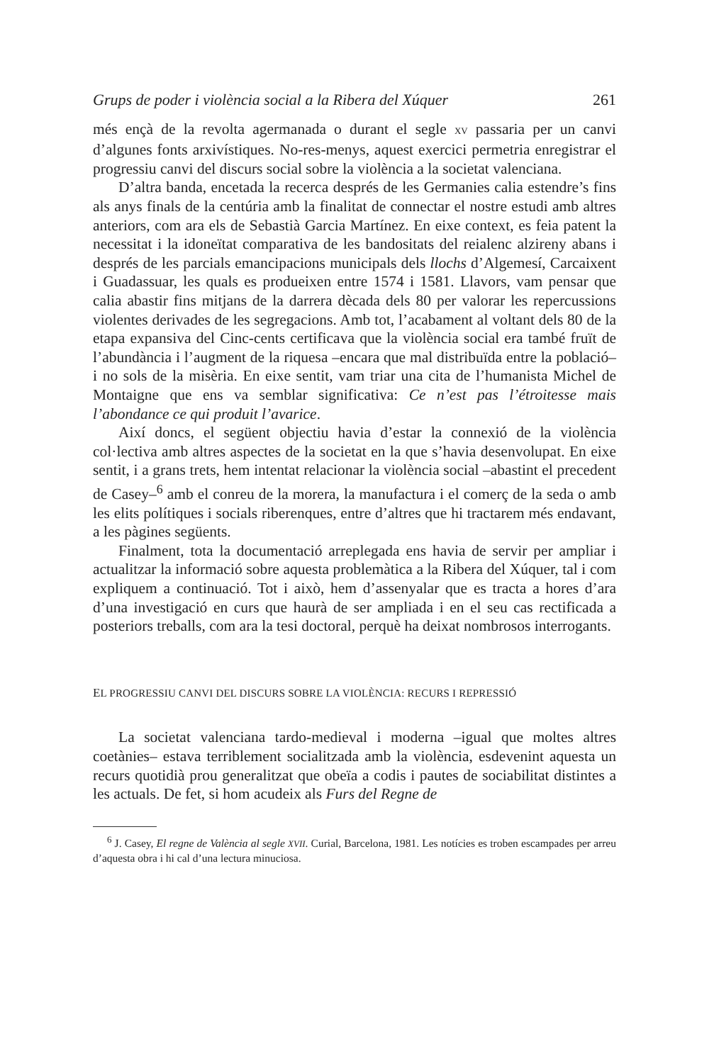Grups de poder i violència social a la Ribera del Xúquer 261
més ençà de la revolta agermanada o durant el segle XV passaria per un canvi d’algunes fonts arxivístiques. No-res-menys, aquest exercici permetria enregistrar el progressiu canvi del discurs social sobre la violència a la societat valenciana.
D’altra banda, encetada la recerca després de les Germanies calia estendre’s fins als anys finals de la centúria amb la finalitat de connectar el nostre estudi amb altres anteriors, com ara els de Sebastià Garcia Martínez. En eixe context, es feia patent la necessitat i la idoneïtat comparativa de les bandositats del reialenc alzireny abans i després de les parcials emancipacions municipals dels llochs d’Algemesí, Carcaixent i Guadassuar, les quals es produeixen entre 1574 i 1581. Llavors, vam pensar que calia abastir fins mitjans de la darrera dècada dels 80 per valorar les repercussions violentes derivades de les segregacions. Amb tot, l’acabament al voltant dels 80 de la etapa expansiva del Cinc-cents certificava que la violència social era també fruït de l’abundància i l’augment de la riquesa –encara que mal distribuïda entre la població– i no sols de la misèria. En eixe sentit, vam triar una cita de l’humanista Michel de Montaigne que ens va semblar significativa: Ce n’est pas l’étroitesse mais l’abondance ce qui produit l’avarice.
Així doncs, el següent objectiu havia d’estar la connexió de la violència col·lectiva amb altres aspectes de la societat en la que s’havia desenvolupat. En eixe sentit, i a grans trets, hem intentat relacionar la violència social –abastint el precedent de Casey–<sup>6</sup> amb el conreu de la morera, la manufactura i el comerç de la seda o amb les elits polítiques i socials riberenques, entre d’altres que hi tractarem més endavant, a les pàgines següents.
Finalment, tota la documentació arreplegada ens havia de servir per ampliar i actualitzar la informació sobre aquesta problemàtica a la Ribera del Xúquer, tal i com expliquem a continuació. Tot i això, hem d’assenyalar que es tracta a hores d’ara d’una investigació en curs que haurà de ser ampliada i en el seu cas rectificada a posteriors treballs, com ara la tesi doctoral, perquè ha deixat nombrosos interrogants.
EL PROGRESSIU CANVI DEL DISCURS SOBRE LA VIOLÈNCIA: RECURS I REPRESSIÓ
La societat valenciana tardo-medieval i moderna –igual que moltes altres coetànies– estava terriblement socialitzada amb la violència, esdevenint aquesta un recurs quotidià prou generalitzat que obeïa a codis i pautes de sociabilitat distintes a les actuals. De fet, si hom acudeix als Furs del Regne de
<sup>6</sup> J. Casey, El regne de València al segle XVII. Curial, Barcelona, 1981. Les notícies es troben escampades per arreu d’aquesta obra i hi cal d’una lectura minuciosa.